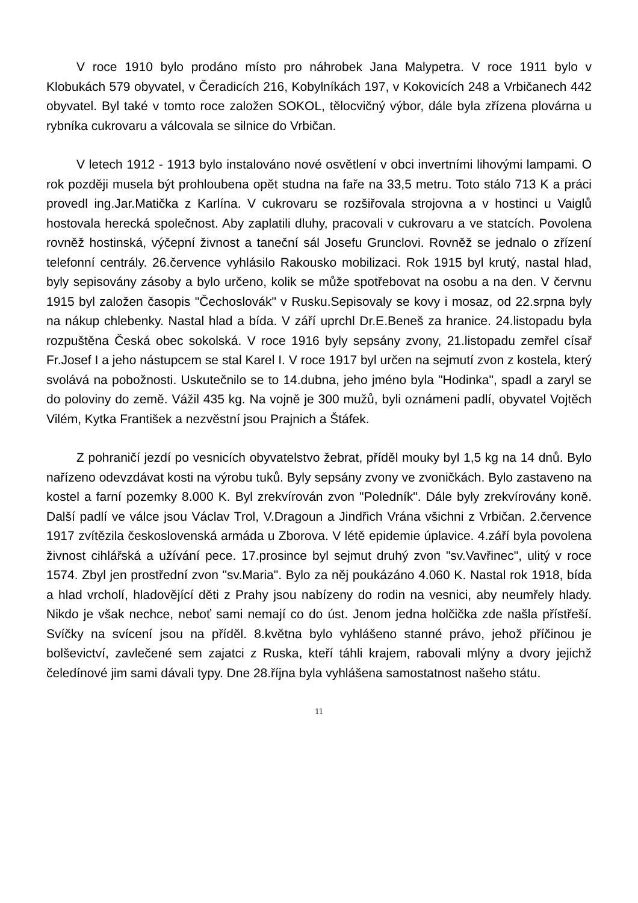V roce 1910 bylo prodáno místo pro náhrobek Jana Malypetra. V roce 1911 bylo v Klobukách 579 obyvatel, v Čeradicích 216, Kobylníkách 197, v Kokovicích 248 a Vrbičanech 442 obyvatel. Byl také v tomto roce založen SOKOL, tělocvičný výbor, dále byla zřízena plovárna u rybníka cukrovaru a válcovala se silnice do Vrbičan.
V letech 1912 - 1913 bylo instalováno nové osvětlení v obci invertními lihovými lampami. O rok později musela být prohloubena opět studna na faře na 33,5 metru. Toto stálo 713 K a práci provedl ing.Jar.Matička z Karlína. V cukrovaru se rozšiřovala strojovna a v hostinci u Vaiglů hostovala herecká společnost. Aby zaplatili dluhy, pracovali v cukrovaru a ve statcích. Povolena rovněž hostinská, výčepní živnost a taneční sál Josefu Grunclovi. Rovněž se jednalo o zřízení telefonní centrály. 26.července vyhlásilo Rakousko mobilizaci. Rok 1915 byl krutý, nastal hlad, byly sepisovány zásoby a bylo určeno, kolik se může spotřebovat na osobu a na den. V červnu 1915 byl založen časopis "Čechoslovák" v Rusku.Sepisovaly se kovy i mosaz, od 22.srpna byly na nákup chlebenky. Nastal hlad a bída. V září uprchl Dr.E.Beneš za hranice. 24.listopadu byla rozpuštěna Česká obec sokolská. V roce 1916 byly sepsány zvony, 21.listopadu zemřel císař Fr.Josef I a jeho nástupcem se stal Karel I. V roce 1917 byl určen na sejmutí zvon z kostela, který svolává na pobožnosti. Uskutečnilo se to 14.dubna, jeho jméno byla "Hodinka", spadl a zaryl se do poloviny do země. Vážil 435 kg. Na vojně je 300 mužů, byli oznámeni padlí, obyvatel Vojtěch Vilém, Kytka František a nezvěstní jsou Prajnich a Štáfek.
Z pohraničí jezdí po vesnicích obyvatelstvo žebrat, příděl mouky byl 1,5 kg na 14 dnů. Bylo nařízeno odevzdávat kosti na výrobu tuků. Byly sepsány zvony ve zvoničkách. Bylo zastaveno na kostel a farní pozemky 8.000 K. Byl zrekvírován zvon "Poledník". Dále byly zrekvírovány koně. Další padlí ve válce jsou Václav Trol, V.Dragoun a Jindřich Vrána všichni z Vrbičan. 2.července 1917 zvítězila československá armáda u Zborova. V létě epidemie úplavice. 4.září byla povolena živnost cihlářská a užívání pece. 17.prosince byl sejmut druhý zvon "sv.Vavřinec", ulitý v roce 1574. Zbyl jen prostřední zvon "sv.Maria". Bylo za něj poukázáno 4.060 K. Nastal rok 1918, bída a hlad vrcholí, hladovějící děti z Prahy jsou nabízeny do rodin na vesnici, aby neumřely hlady. Nikdo je však nechce, neboť sami nemají co do úst. Jenom jedna holčička zde našla přístřeší. Svíčky na svícení jsou na příděl. 8.května bylo vyhlášeno stanné právo, jehož příčinou je bolševictví, zavlečené sem zajatci z Ruska, kteří táhli krajem, rabovali mlýny a dvory jejichž čeledínové jim sami dávali typy. Dne 28.října byla vyhlášena samostatnost našeho státu.
11